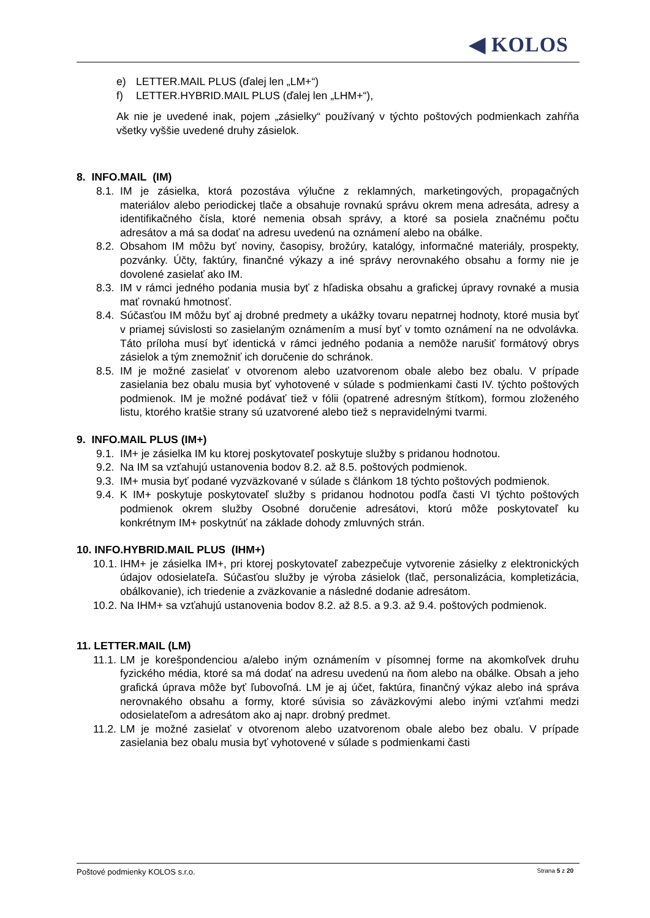◀ KOLOS
e) LETTER.MAIL PLUS (ďalej len „LM+“)
f) LETTER.HYBRID.MAIL PLUS (ďalej len „LHM+“),
Ak nie je uvedené inak, pojem „zásielky“ používaný v týchto poštových podmienkach zahŕňa všetky vyššie uvedené druhy zásielok.
8. INFO.MAIL (IM)
8.1.
IM je zásielka, ktorá pozostáva výlučne z reklamných, marketingových, propagačných materiálov alebo periodickej tlače a obsahuje rovnakú správu okrem mena adresáta, adresy a identifikačného čísla, ktoré nemenia obsah správy, a ktoré sa posiela značnému počtu adresátov a má sa dodať na adresu uvedenú na oznámení alebo na obálke.
8.2.
Obsahom IM môžu byť noviny, časopisy, brožúry, katalógy, informačné materiály, prospekty, pozvánky. Účty, faktúry, finančné výkazy a iné správy nerovnakého obsahu a formy nie je dovolené zasielať ako IM.
8.3.
IM v rámci jedného podania musia byť z hľadiska obsahu a grafickej úpravy rovnaké a musia mať rovnakú hmotnosť.
8.4.
Súčasťou IM môžu byť aj drobné predmety a ukážky tovaru nepatrnej hodnoty, ktoré musia byť v priamej súvislosti so zasielaným oznámením a musí byť v tomto oznámení na ne odvolávka. Táto príloha musí byť identická v rámci jedného podania a nemôže narušiť formátový obrys zásielok a tým znemožniť ich doručenie do schránok.
8.5.
IM je možné zasielať v otvorenom alebo uzatvorenom obale alebo bez obalu. V prípade zasielania bez obalu musia byť vyhotovené v súlade s podmienkami časti IV. týchto poštových podmienok. IM je možné podávať tiež v fólii (opatrené adresným štítkom), formou zloženého listu, ktorého kratšie strany sú uzatvorené alebo tiež s nepravidelnými tvarmi.
9. INFO.MAIL PLUS (IM+)
9.1.
IM+ je zásielka IM ku ktorej poskytovateľ poskytuje služby s pridanou hodnotou.
9.2.
Na IM sa vzťahujú ustanovenia bodov 8.2. až 8.5. poštových podmienok.
9.3.
IM+ musia byť podané vyzväzkované v súlade s článkom 18 týchto poštových podmienok.
9.4.
K IM+ poskytuje poskytovateľ služby s pridanou hodnotou podľa časti VI týchto poštových podmienok okrem služby Osobné doručenie adresátovi, ktorú môže poskytovateľ ku konkrétnym IM+ poskytnúť na základe dohody zmluvných strán.
10. INFO.HYBRID.MAIL PLUS (IHM+)
10.1.
IHM+ je zásielka IM+, pri ktorej poskytovateľ zabezpečuje vytvorenie zásielky z elektronických údajov odosielateľa. Súčasťou služby je výroba zásielok (tlač, personalizácia, kompletizácia, obálkovanie), ich triedenie a zväzkovanie a následné dodanie adresátom.
10.2.
Na IHM+ sa vzťahujú ustanovenia bodov 8.2. až 8.5. a 9.3. až 9.4. poštových podmienok.
11. LETTER.MAIL (LM)
11.1.
LM je korešpondenciou a/alebo iným oznámením v písomnej forme na akomkoľvek druhu fyzického média, ktoré sa má dodať na adresu uvedenú na ňom alebo na obálke. Obsah a jeho grafická úprava môže byť ľubovoľná. LM je aj účet, faktúra, finančný výkaz alebo iná správa nerovnakého obsahu a formy, ktoré súvisia so záväzkovými alebo inými vzťahmi medzi odosielateľom a adresátom ako aj napr. drobný predmet.
11.2.
LM je možné zasielať v otvorenom alebo uzatvorenom obale alebo bez obalu. V prípade zasielania bez obalu musia byť vyhotovené v súlade s podmienkami časti
Poštové podmienky KOLOS s.r.o. Strana 5 z 20